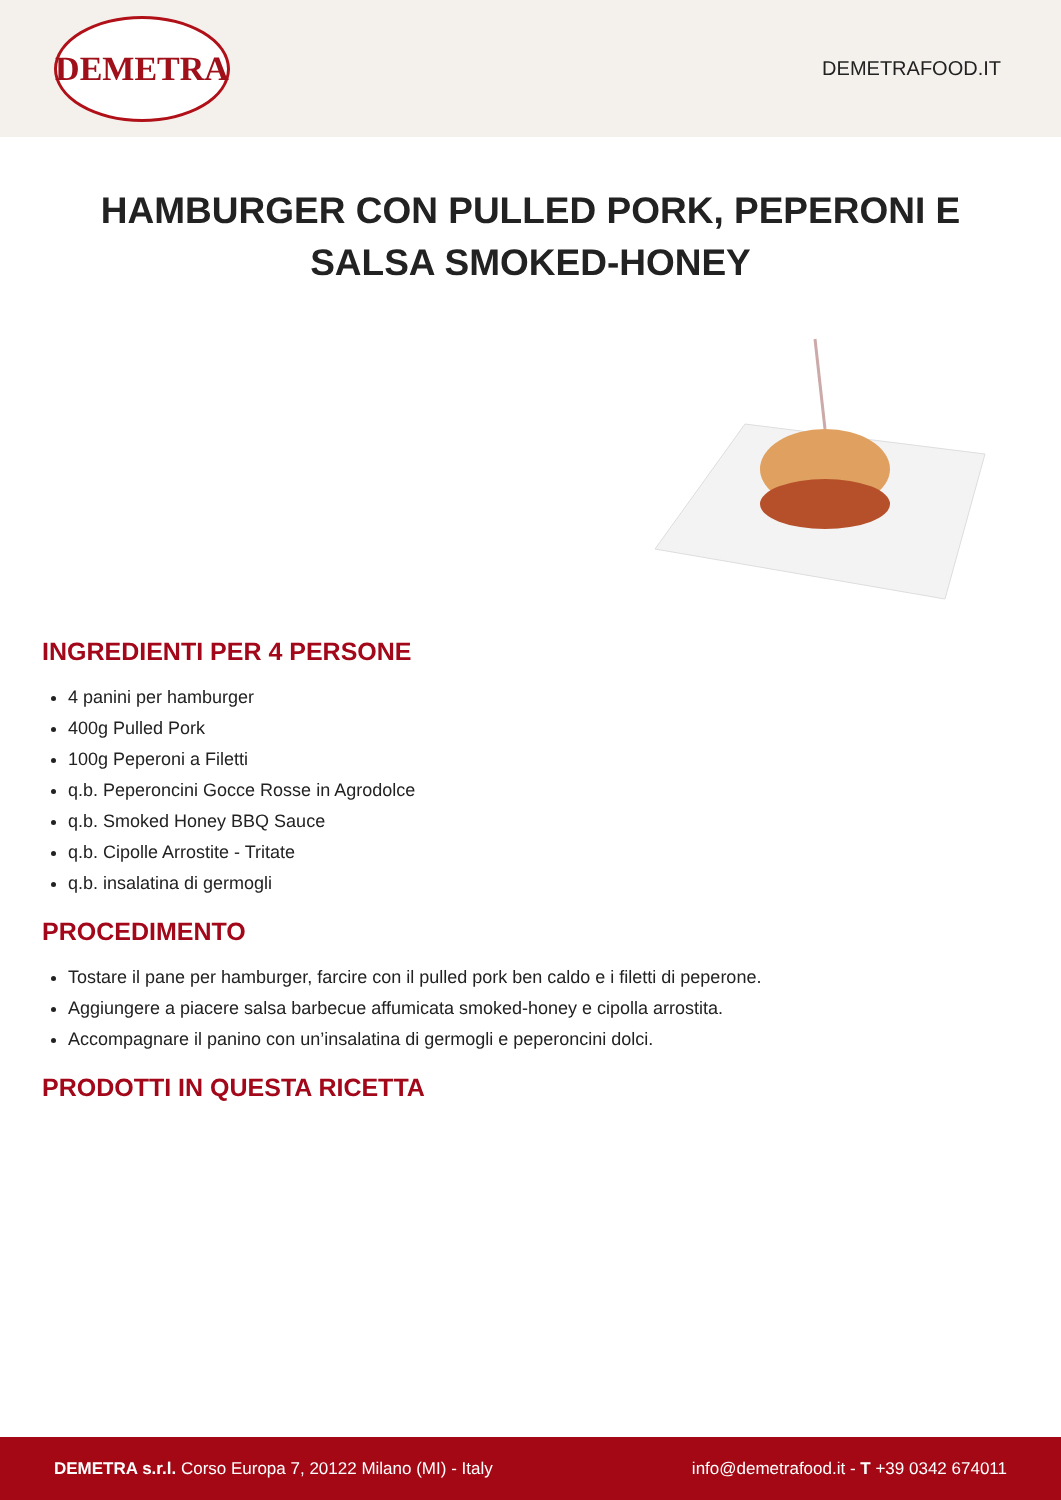DEMETRA
DEMETRAFOOD.IT
HAMBURGER CON PULLED PORK, PEPERONI E SALSA SMOKED-HONEY
INGREDIENTI PER 4 PERSONE
4 panini per hamburger
400g Pulled Pork
100g Peperoni a Filetti
q.b. Peperoncini Gocce Rosse in Agrodolce
q.b. Smoked Honey BBQ Sauce
q.b. Cipolle Arrostite - Tritate
q.b. insalatina di germogli
PROCEDIMENTO
Tostare il pane per hamburger, farcire con il pulled pork ben caldo e i filetti di peperone.
Aggiungere a piacere salsa barbecue affumicata smoked-honey e cipolla arrostita.
Accompagnare il panino con un’insalatina di germogli e peperoncini dolci.
PRODOTTI IN QUESTA RICETTA
DEMETRA s.r.l. Corso Europa 7, 20122 Milano (MI) - Italy
info@demetrafood.it - T +39 0342 674011